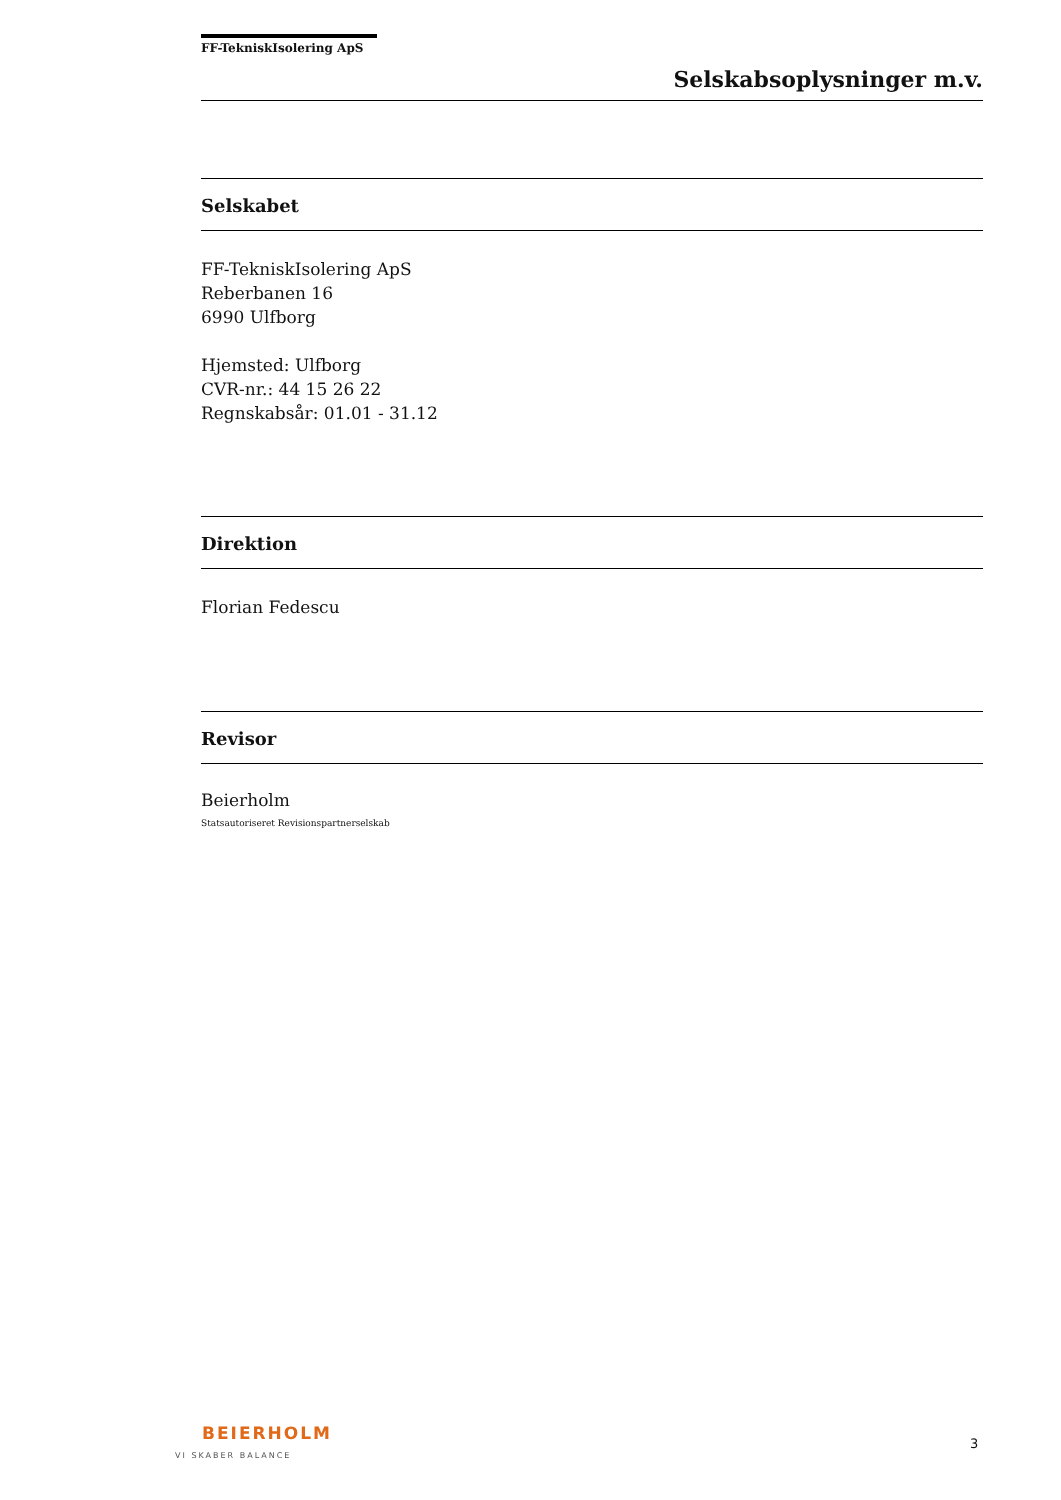FF-TekniskIsolering ApS
Selskabsoplysninger m.v.
Selskabet
FF-TekniskIsolering ApS
Reberbanen 16
6990 Ulfborg
Hjemsted: Ulfborg
CVR-nr.: 44 15 26 22
Regnskabsår: 01.01 - 31.12
Direktion
Florian Fedescu
Revisor
Beierholm
Statsautoriseret Revisionspartnerselskab
BEIERHOLM
VI SKABER BALANCE
3